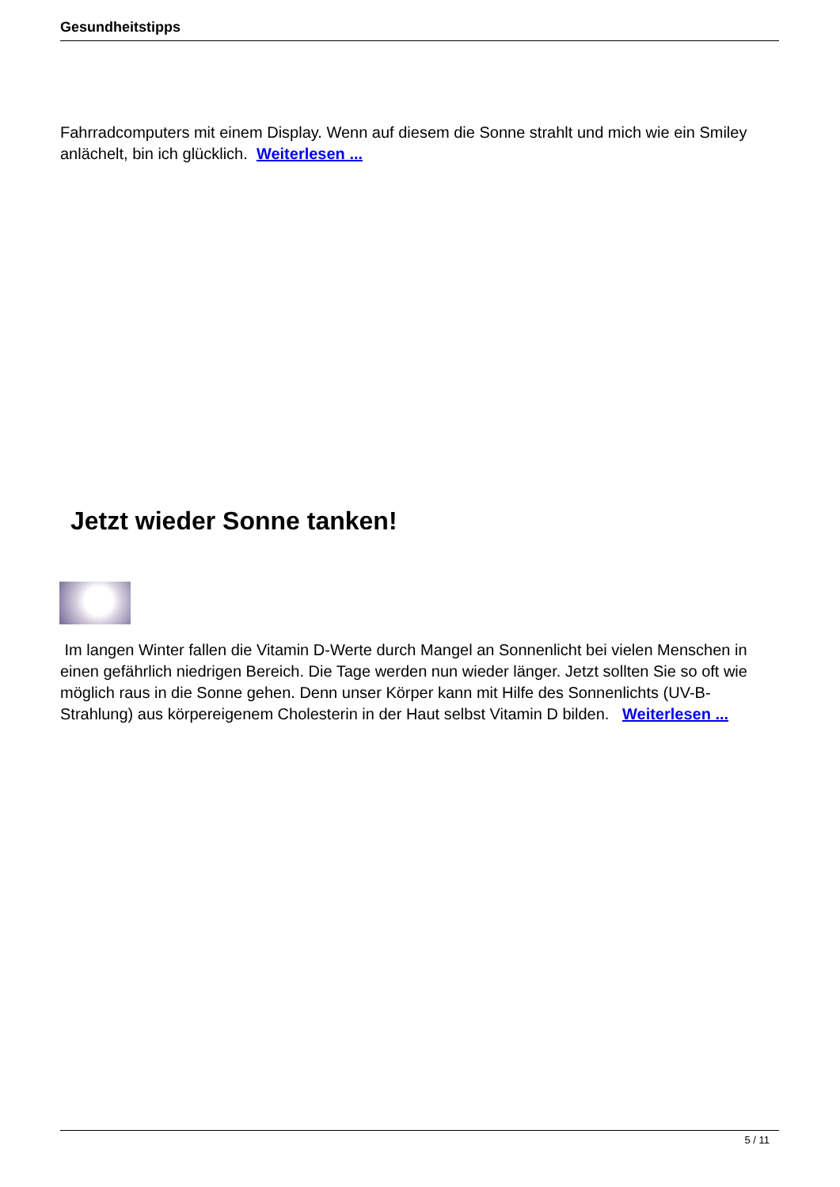Gesundheitstipps
Fahrradcomputers mit einem Display. Wenn auf diesem die Sonne strahlt und mich wie ein Smiley anlächelt, bin ich glücklich. Weiterlesen ...
Jetzt wieder Sonne tanken!
Im langen Winter fallen die Vitamin D-Werte durch Mangel an Sonnenlicht bei vielen Menschen in einen gefährlich niedrigen Bereich. Die Tage werden nun wieder länger. Jetzt sollten Sie so oft wie möglich raus in die Sonne gehen. Denn unser Körper kann mit Hilfe des Sonnenlichts (UV-B-Strahlung) aus körpereigenem Cholesterin in der Haut selbst Vitamin D bilden. Weiterlesen ...
5 / 11